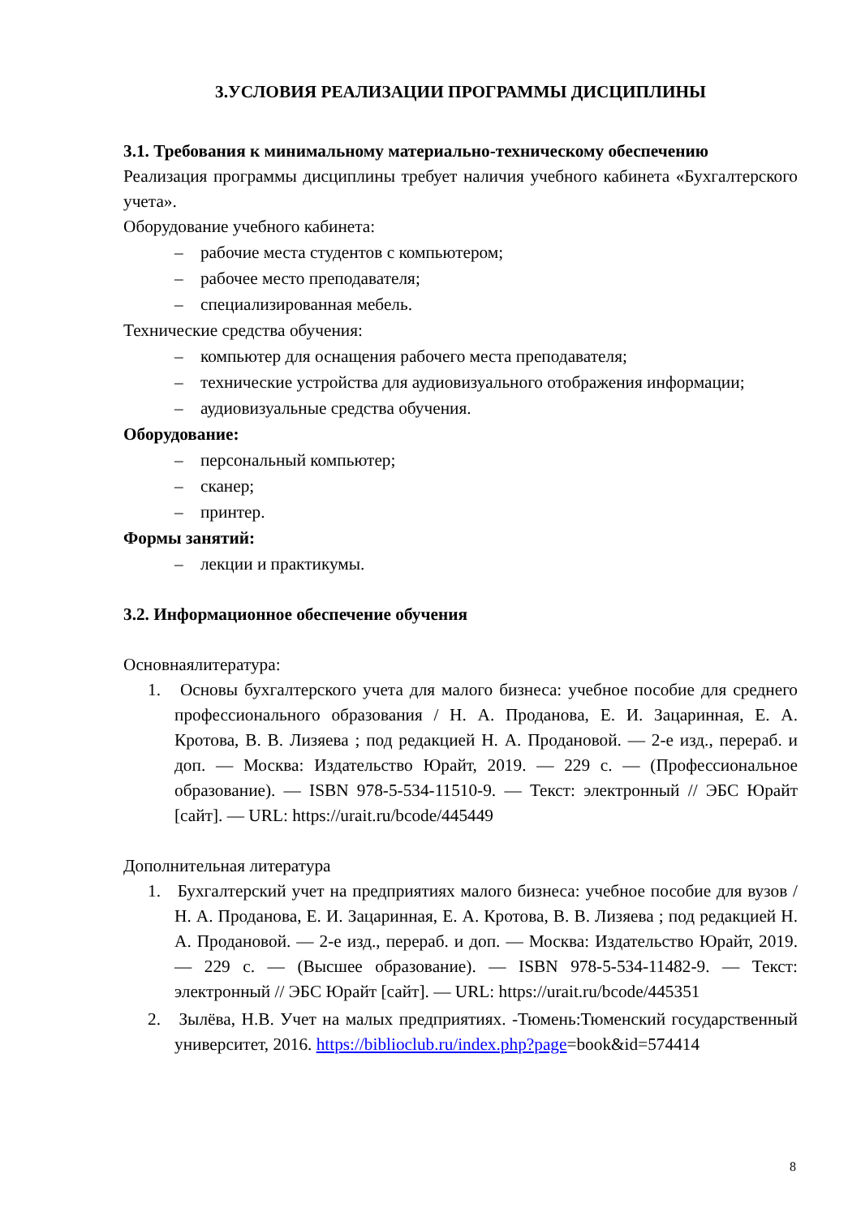3.УСЛОВИЯ РЕАЛИЗАЦИИ ПРОГРАММЫ ДИСЦИПЛИНЫ
3.1. Требования к минимальному материально-техническому обеспечению
Реализация программы дисциплины требует наличия учебного кабинета «Бухгалтерского учета».
Оборудование учебного кабинета:
– рабочие места студентов с компьютером;
– рабочее место преподавателя;
– специализированная мебель.
Технические средства обучения:
– компьютер для оснащения рабочего места преподавателя;
– технические устройства для аудиовизуального отображения информации;
– аудиовизуальные средства обучения.
Оборудование:
– персональный компьютер;
– сканер;
– принтер.
Формы занятий:
– лекции и практикумы.
3.2. Информационное обеспечение обучения
Основнаялитература:
1. Основы бухгалтерского учета для малого бизнеса: учебное пособие для среднего профессионального образования / Н. А. Проданова, Е. И. Зацаринная, Е. А. Кротова, В. В. Лизяева ; под редакцией Н. А. Продановой. — 2-е изд., перераб. и доп. — Москва: Издательство Юрайт, 2019. — 229 с. — (Профессиональное образование). — ISBN 978-5-534-11510-9. — Текст: электронный // ЭБС Юрайт [сайт]. — URL: https://urait.ru/bcode/445449
Дополнительная литература
1. Бухгалтерский учет на предприятиях малого бизнеса: учебное пособие для вузов / Н. А. Проданова, Е. И. Зацаринная, Е. А. Кротова, В. В. Лизяева ; под редакцией Н. А. Продановой. — 2-е изд., перераб. и доп. — Москва: Издательство Юрайт, 2019. — 229 с. — (Высшее образование). — ISBN 978-5-534-11482-9. — Текст: электронный // ЭБС Юрайт [сайт]. — URL: https://urait.ru/bcode/445351
2. Зылёва, Н.В. Учет на малых предприятиях. -Тюмень:Тюменский государственный университет, 2016. https://biblioclub.ru/index.php?page=book&id=574414
8